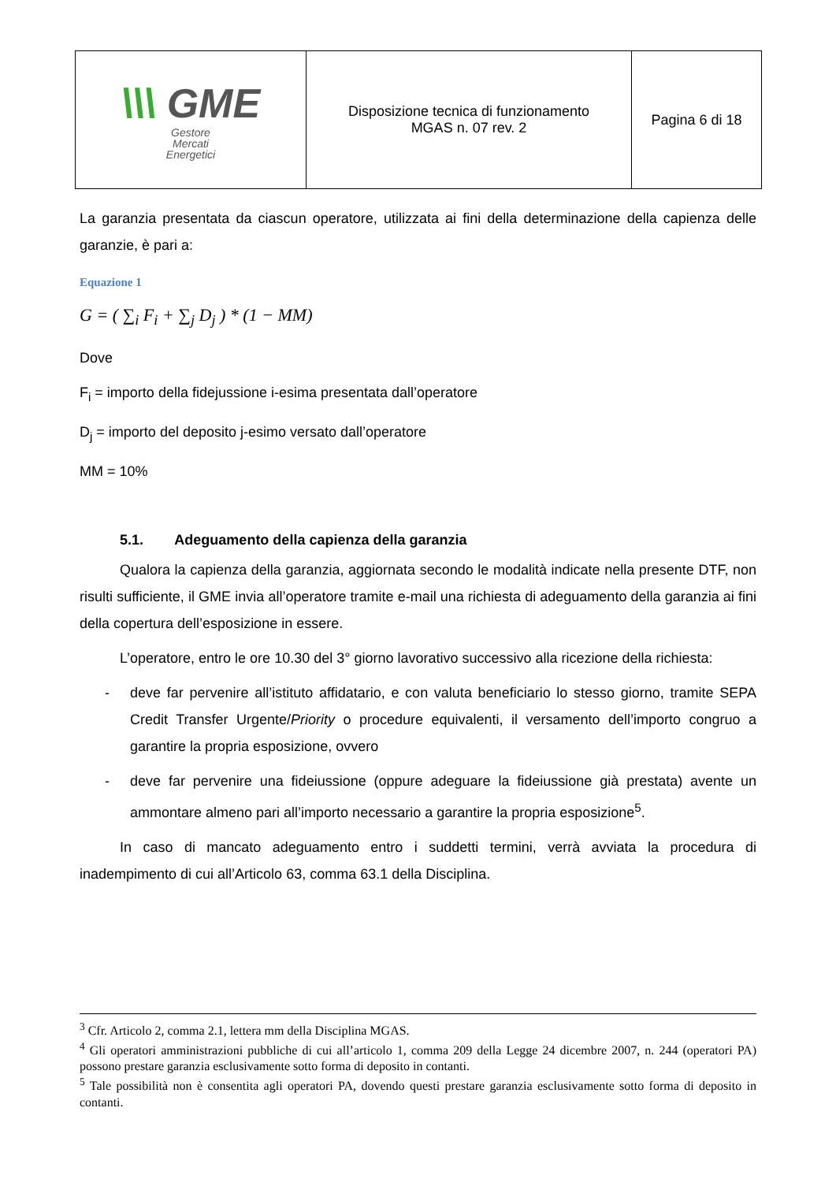| \\\ GME Gestore Mercati Energetici | Disposizione tecnica di funzionamento MGAS n. 07 rev. 2 | Pagina 6 di 18 |
La garanzia presentata da ciascun operatore, utilizzata ai fini della determinazione della capienza delle garanzie, è pari a:
Equazione 1
G = ( ∑<sub>i</sub> F<sub>i</sub> + ∑<sub>j</sub> D<sub>j</sub> ) * (1 − MM)
Dove
F<sub>i</sub> = importo della fidejussione i-esima presentata dall’operatore
D<sub>j</sub> = importo del deposito j-esimo versato dall’operatore
MM = 10%
5.1. Adeguamento della capienza della garanzia
Qualora la capienza della garanzia, aggiornata secondo le modalità indicate nella presente DTF, non risulti sufficiente, il GME invia all’operatore tramite e-mail una richiesta di adeguamento della garanzia ai fini della copertura dell’esposizione in essere.
L’operatore, entro le ore 10.30 del 3° giorno lavorativo successivo alla ricezione della richiesta:
- deve far pervenire all’istituto affidatario, e con valuta beneficiario lo stesso giorno, tramite SEPA Credit Transfer Urgente/Priority o procedure equivalenti, il versamento dell’importo congruo a garantire la propria esposizione, ovvero
- deve far pervenire una fideiussione (oppure adeguare la fideiussione già prestata) avente un ammontare almeno pari all’importo necessario a garantire la propria esposizione<sup>5</sup>.
In caso di mancato adeguamento entro i suddetti termini, verrà avviata la procedura di inadempimento di cui all’Articolo 63, comma 63.1 della Disciplina.
<sup>3</sup> Cfr. Articolo 2, comma 2.1, lettera mm della Disciplina MGAS.
<sup>4</sup> Gli operatori amministrazioni pubbliche di cui all’articolo 1, comma 209 della Legge 24 dicembre 2007, n. 244 (operatori PA) possono prestare garanzia esclusivamente sotto forma di deposito in contanti.
<sup>5</sup> Tale possibilità non è consentita agli operatori PA, dovendo questi prestare garanzia esclusivamente sotto forma di deposito in contanti.